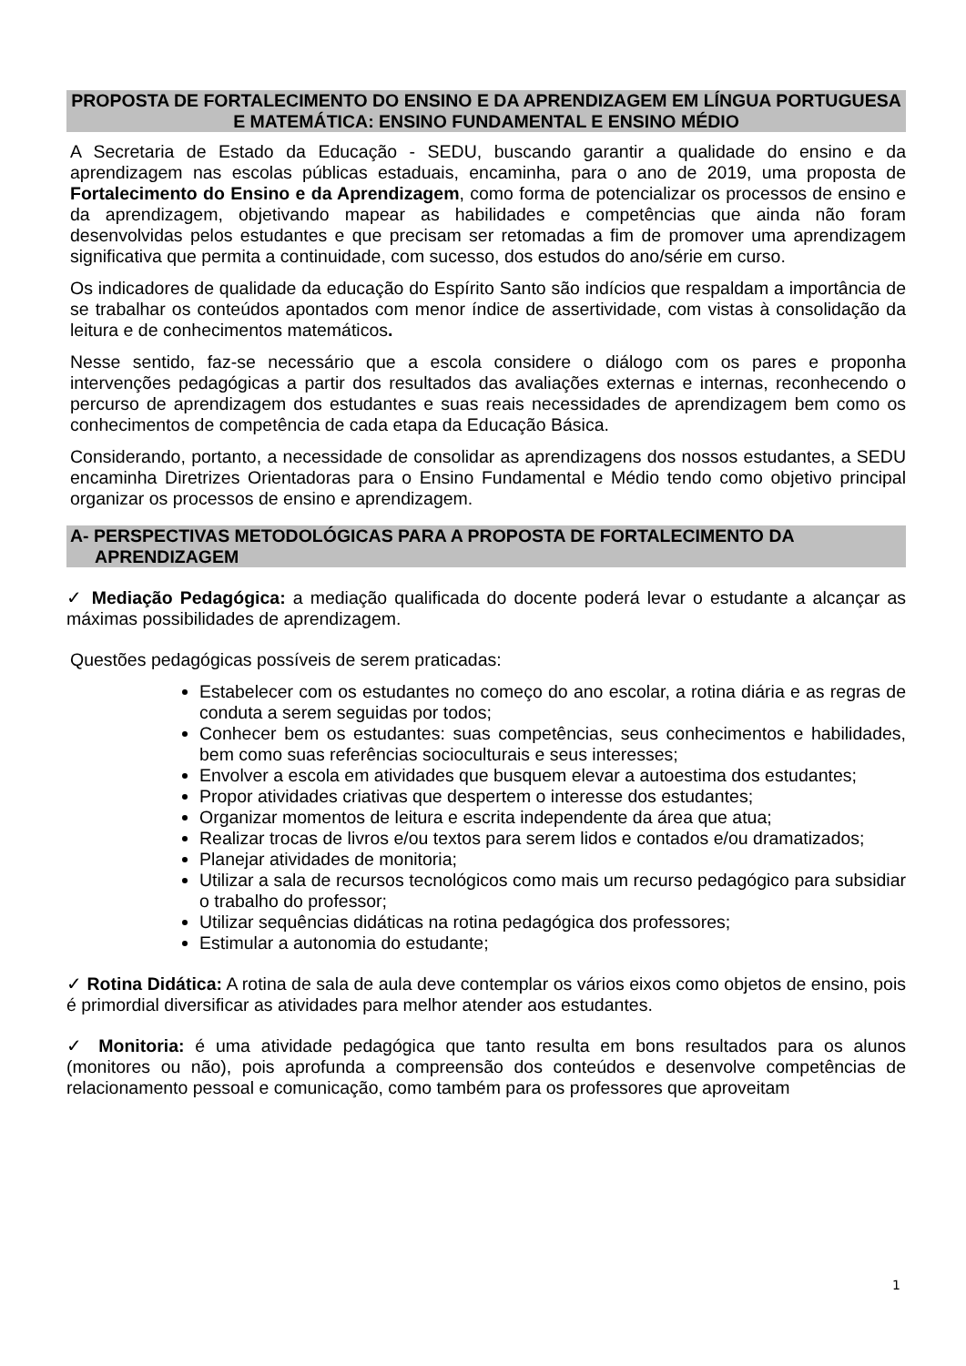PROPOSTA DE FORTALECIMENTO DO ENSINO E DA APRENDIZAGEM EM LÍNGUA PORTUGUESA E MATEMÁTICA: ENSINO FUNDAMENTAL E ENSINO MÉDIO
A Secretaria de Estado da Educação - SEDU, buscando garantir a qualidade do ensino e da aprendizagem nas escolas públicas estaduais, encaminha, para o ano de 2019, uma proposta de Fortalecimento do Ensino e da Aprendizagem, como forma de potencializar os processos de ensino e da aprendizagem, objetivando mapear as habilidades e competências que ainda não foram desenvolvidas pelos estudantes e que precisam ser retomadas a fim de promover uma aprendizagem significativa que permita a continuidade, com sucesso, dos estudos do ano/série em curso.
Os indicadores de qualidade da educação do Espírito Santo são indícios que respaldam a importância de se trabalhar os conteúdos apontados com menor índice de assertividade, com vistas à consolidação da leitura e de conhecimentos matemáticos.
Nesse sentido, faz-se necessário que a escola considere o diálogo com os pares e proponha intervenções pedagógicas a partir dos resultados das avaliações externas e internas, reconhecendo o percurso de aprendizagem dos estudantes e suas reais necessidades de aprendizagem bem como os conhecimentos de competência de cada etapa da Educação Básica.
Considerando, portanto, a necessidade de consolidar as aprendizagens dos nossos estudantes, a SEDU encaminha Diretrizes Orientadoras para o Ensino Fundamental e Médio tendo como objetivo principal organizar os processos de ensino e aprendizagem.
A- PERSPECTIVAS METODOLÓGICAS PARA A PROPOSTA DE FORTALECIMENTO DA
APRENDIZAGEM
✓ Mediação Pedagógica: a mediação qualificada do docente poderá levar o estudante a alcançar as máximas possibilidades de aprendizagem.
Questões pedagógicas possíveis de serem praticadas:
Estabelecer com os estudantes no começo do ano escolar, a rotina diária e as regras de conduta a serem seguidas por todos;
Conhecer bem os estudantes: suas competências, seus conhecimentos e habilidades, bem como suas referências socioculturais e seus interesses;
Envolver a escola em atividades que busquem elevar a autoestima dos estudantes;
Propor atividades criativas que despertem o interesse dos estudantes;
Organizar momentos de leitura e escrita independente da área que atua;
Realizar trocas de livros e/ou textos para serem lidos e contados e/ou dramatizados;
Planejar atividades de monitoria;
Utilizar a sala de recursos tecnológicos como mais um recurso pedagógico para subsidiar o trabalho do professor;
Utilizar sequências didáticas na rotina pedagógica dos professores;
Estimular a autonomia do estudante;
✓ Rotina Didática: A rotina de sala de aula deve contemplar os vários eixos como objetos de ensino, pois é primordial diversificar as atividades para melhor atender aos estudantes.
✓ Monitoria: é uma atividade pedagógica que tanto resulta em bons resultados para os alunos (monitores ou não), pois aprofunda a compreensão dos conteúdos e desenvolve competências de relacionamento pessoal e comunicação, como também para os professores que aproveitam
1